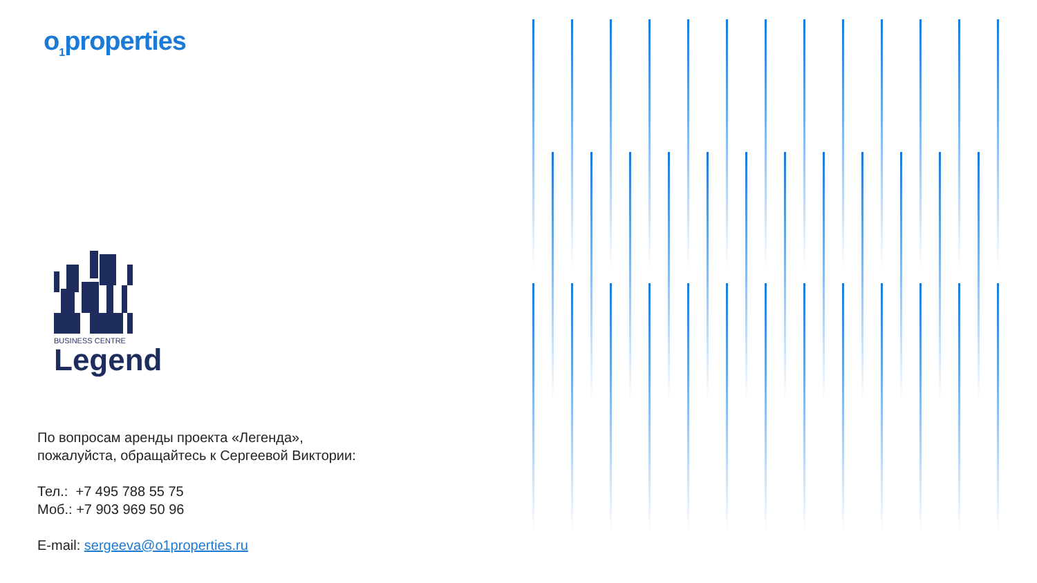o<sub>1</sub>properties
BUSINESS CENTRE
Legend
По вопросам аренды проекта «Легенда»,
пожалуйста, обращайтесь к Сергеевой Виктории:
Тел.: +7 495 788 55 75
Моб.: +7 903 969 50 96
E-mail: sergeeva@o1properties.ru